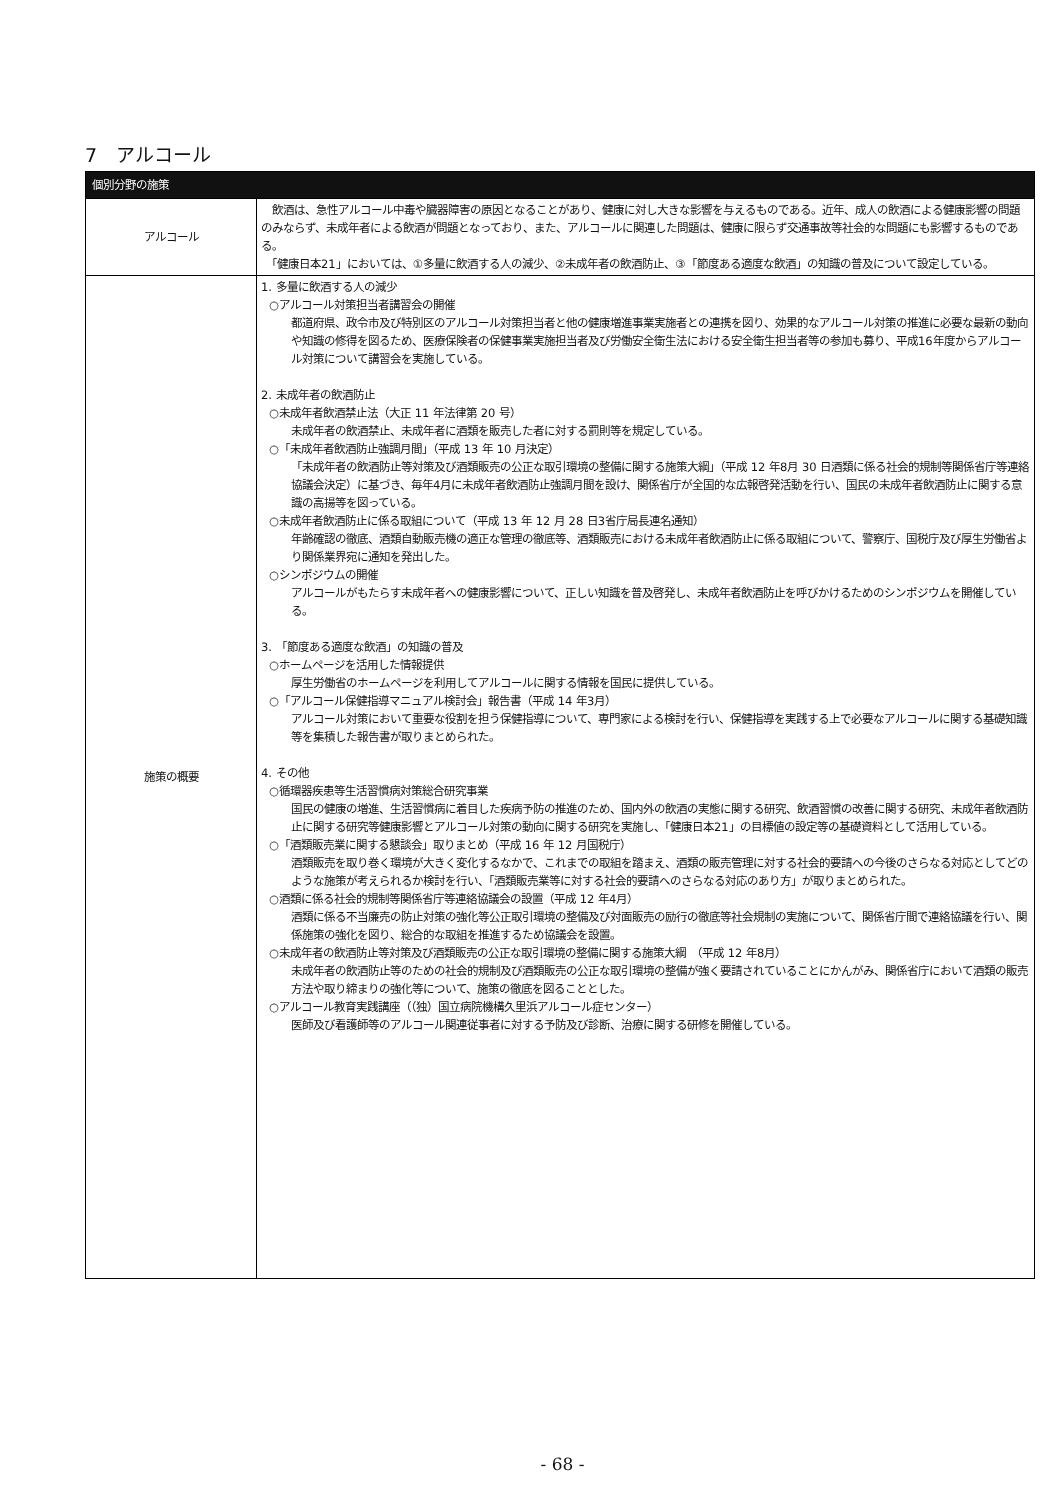7　アルコール
| 個別分野の施策 | |
| --- | --- |
| アルコール | 飲酒は、急性アルコール中毒や臓器障害の原因となることがあり、健康に対し大きな影響を与えるものである。近年、成人の飲酒による健康影響の問題のみならず、未成年者による飲酒が問題となっており、また、アルコールに関連した問題は、健康に限らず交通事故等社会的な問題にも影響するものである。 「健康日本21」においては、①多量に飲酒する人の減少、②未成年者の飲酒防止、③「節度ある適度な飲酒」の知識の普及について設定している。 |
| 施策の概要 | 1. 多量に飲酒する人の減少 ○アルコール対策担当者講習会の開催 都道府県、政令市及び特別区のアルコール対策担当者と他の健康増進事業実施者との連携を図り、効果的なアルコール対策の推進に必要な最新の動向や知識の修得を図るため、医療保険者の保健事業実施担当者及び労働安全衛生法における安全衛生担当者等の参加も募り、平成16年度からアルコール対策について講習会を実施している。 2. 未成年者の飲酒防止 ○未成年者飲酒禁止法（大正 11 年法律第 20 号） 未成年者の飲酒禁止、未成年者に酒類を販売した者に対する罰則等を規定している。 ○「未成年者飲酒防止強調月間」（平成 13 年 10 月決定） 「未成年者の飲酒防止等対策及び酒類販売の公正な取引環境の整備に関する施策大綱」（平成 12 年8月 30 日酒類に係る社会的規制等関係省庁等連絡協議会決定）に基づき、毎年4月に未成年者飲酒防止強調月間を設け、関係省庁が全国的な広報啓発活動を行い、国民の未成年者飲酒防止に関する意識の高揚等を図っている。 ○未成年者飲酒防止に係る取組について（平成 13 年 12 月 28 日3省庁局長連名通知） 年齢確認の徹底、酒類自動販売機の適正な管理の徹底等、酒類販売における未成年者飲酒防止に係る取組について、警察庁、国税庁及び厚生労働省より関係業界宛に通知を発出した。 ○シンポジウムの開催 アルコールがもたらす未成年者への健康影響について、正しい知識を普及啓発し、未成年者飲酒防止を呼びかけるためのシンポジウムを開催している。 3. 「節度ある適度な飲酒」の知識の普及 ○ホームページを活用した情報提供 厚生労働省のホームページを利用してアルコールに関する情報を国民に提供している。 ○「アルコール保健指導マニュアル検討会」報告書（平成 14 年3月） アルコール対策において重要な役割を担う保健指導について、専門家による検討を行い、保健指導を実践する上で必要なアルコールに関する基礎知識等を集積した報告書が取りまとめられた。 4. その他 ○循環器疾患等生活習慣病対策総合研究事業 国民の健康の増進、生活習慣病に着目した疾病予防の推進のため、国内外の飲酒の実態に関する研究、飲酒習慣の改善に関する研究、未成年者飲酒防止に関する研究等健康影響とアルコール対策の動向に関する研究を実施し、「健康日本21」の目標値の設定等の基礎資料として活用している。 ○「酒類販売業に関する懇談会」取りまとめ（平成 16 年 12 月国税庁） 酒類販売を取り巻く環境が大きく変化するなかで、これまでの取組を踏まえ、酒類の販売管理に対する社会的要請への今後のさらなる対応としてどのような施策が考えられるか検討を行い、「酒類販売業等に対する社会的要請へのさらなる対応のあり方」が取りまとめられた。 ○酒類に係る社会的規制等関係省庁等連絡協議会の設置（平成 12 年4月） 酒類に係る不当廉売の防止対策の強化等公正取引環境の整備及び対面販売の励行の徹底等社会規制の実施について、関係省庁間で連絡協議を行い、関係施策の強化を図り、総合的な取組を推進するため協議会を設置。 ○未成年者の飲酒防止等対策及び酒類販売の公正な取引環境の整備に関する施策大綱 （平成 12 年8月） 未成年者の飲酒防止等のための社会的規制及び酒類販売の公正な取引環境の整備が強く要請されていることにかんがみ、関係省庁において酒類の販売方法や取り締まりの強化等について、施策の徹底を図ることとした。 ○アルコール教育実践講座（（独）国立病院機構久里浜アルコール症センター） 医師及び看護師等のアルコール関連従事者に対する予防及び診断、治療に関する研修を開催している。 |
- 68 -